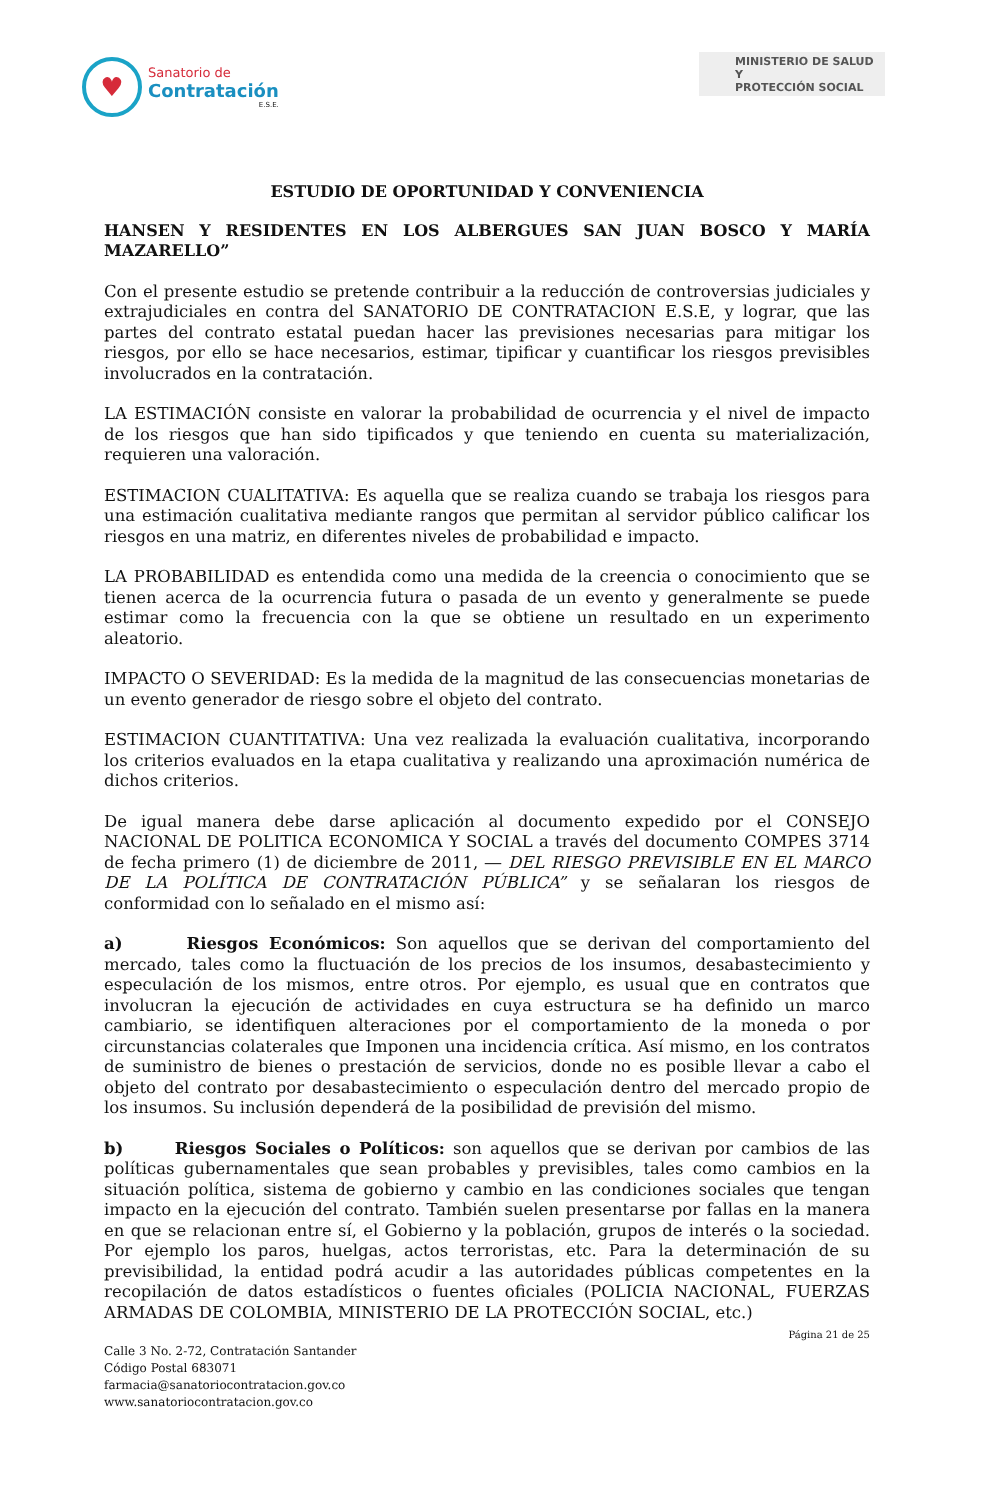♥
Sanatorio de
Contratación
E.S.E.
MINISTERIO DE SALUD Y
PROTECCIÓN SOCIAL
ESTUDIO DE OPORTUNIDAD Y CONVENIENCIA
HANSEN Y RESIDENTES EN LOS ALBERGUES SAN JUAN BOSCO Y MARÍA MAZARELLO”
Con el presente estudio se pretende contribuir a la reducción de controversias judiciales y extrajudiciales en contra del SANATORIO DE CONTRATACION E.S.E, y lograr, que las partes del contrato estatal puedan hacer las previsiones necesarias para mitigar los riesgos, por ello se hace necesarios, estimar, tipificar y cuantificar los riesgos previsibles involucrados en la contratación.
LA ESTIMACIÓN consiste en valorar la probabilidad de ocurrencia y el nivel de impacto de los riesgos que han sido tipificados y que teniendo en cuenta su materialización, requieren una valoración.
ESTIMACION CUALITATIVA: Es aquella que se realiza cuando se trabaja los riesgos para una estimación cualitativa mediante rangos que permitan al servidor público calificar los riesgos en una matriz, en diferentes niveles de probabilidad e impacto.
LA PROBABILIDAD es entendida como una medida de la creencia o conocimiento que se tienen acerca de la ocurrencia futura o pasada de un evento y generalmente se puede estimar como la frecuencia con la que se obtiene un resultado en un experimento aleatorio.
IMPACTO O SEVERIDAD: Es la medida de la magnitud de las consecuencias monetarias de un evento generador de riesgo sobre el objeto del contrato.
ESTIMACION CUANTITATIVA: Una vez realizada la evaluación cualitativa, incorporando los criterios evaluados en la etapa cualitativa y realizando una aproximación numérica de dichos criterios.
De igual manera debe darse aplicación al documento expedido por el CONSEJO NACIONAL DE POLITICA ECONOMICA Y SOCIAL a través del documento COMPES 3714 de fecha primero (1) de diciembre de 2011, ― DEL RIESGO PREVISIBLE EN EL MARCO DE LA POLÍTICA DE CONTRATACIÓN PÚBLICA” y se señalaran los riesgos de conformidad con lo señalado en el mismo así:
a) Riesgos Económicos: Son aquellos que se derivan del comportamiento del mercado, tales como la fluctuación de los precios de los insumos, desabastecimiento y especulación de los mismos, entre otros. Por ejemplo, es usual que en contratos que involucran la ejecución de actividades en cuya estructura se ha definido un marco cambiario, se identifiquen alteraciones por el comportamiento de la moneda o por circunstancias colaterales que Imponen una incidencia crítica. Así mismo, en los contratos de suministro de bienes o prestación de servicios, donde no es posible llevar a cabo el objeto del contrato por desabastecimiento o especulación dentro del mercado propio de los insumos. Su inclusión dependerá de la posibilidad de previsión del mismo.
b) Riesgos Sociales o Políticos: son aquellos que se derivan por cambios de las políticas gubernamentales que sean probables y previsibles, tales como cambios en la situación política, sistema de gobierno y cambio en las condiciones sociales que tengan impacto en la ejecución del contrato. También suelen presentarse por fallas en la manera en que se relacionan entre sí, el Gobierno y la población, grupos de interés o la sociedad. Por ejemplo los paros, huelgas, actos terroristas, etc. Para la determinación de su previsibilidad, la entidad podrá acudir a las autoridades públicas competentes en la recopilación de datos estadísticos o fuentes oficiales (POLICIA NACIONAL, FUERZAS ARMADAS DE COLOMBIA, MINISTERIO DE LA PROTECCIÓN SOCIAL, etc.)
Página 21 de 25
Calle 3 No. 2-72, Contratación Santander
Código Postal 683071
farmacia@sanatoriocontratacion.gov.co
www.sanatoriocontratacion.gov.co